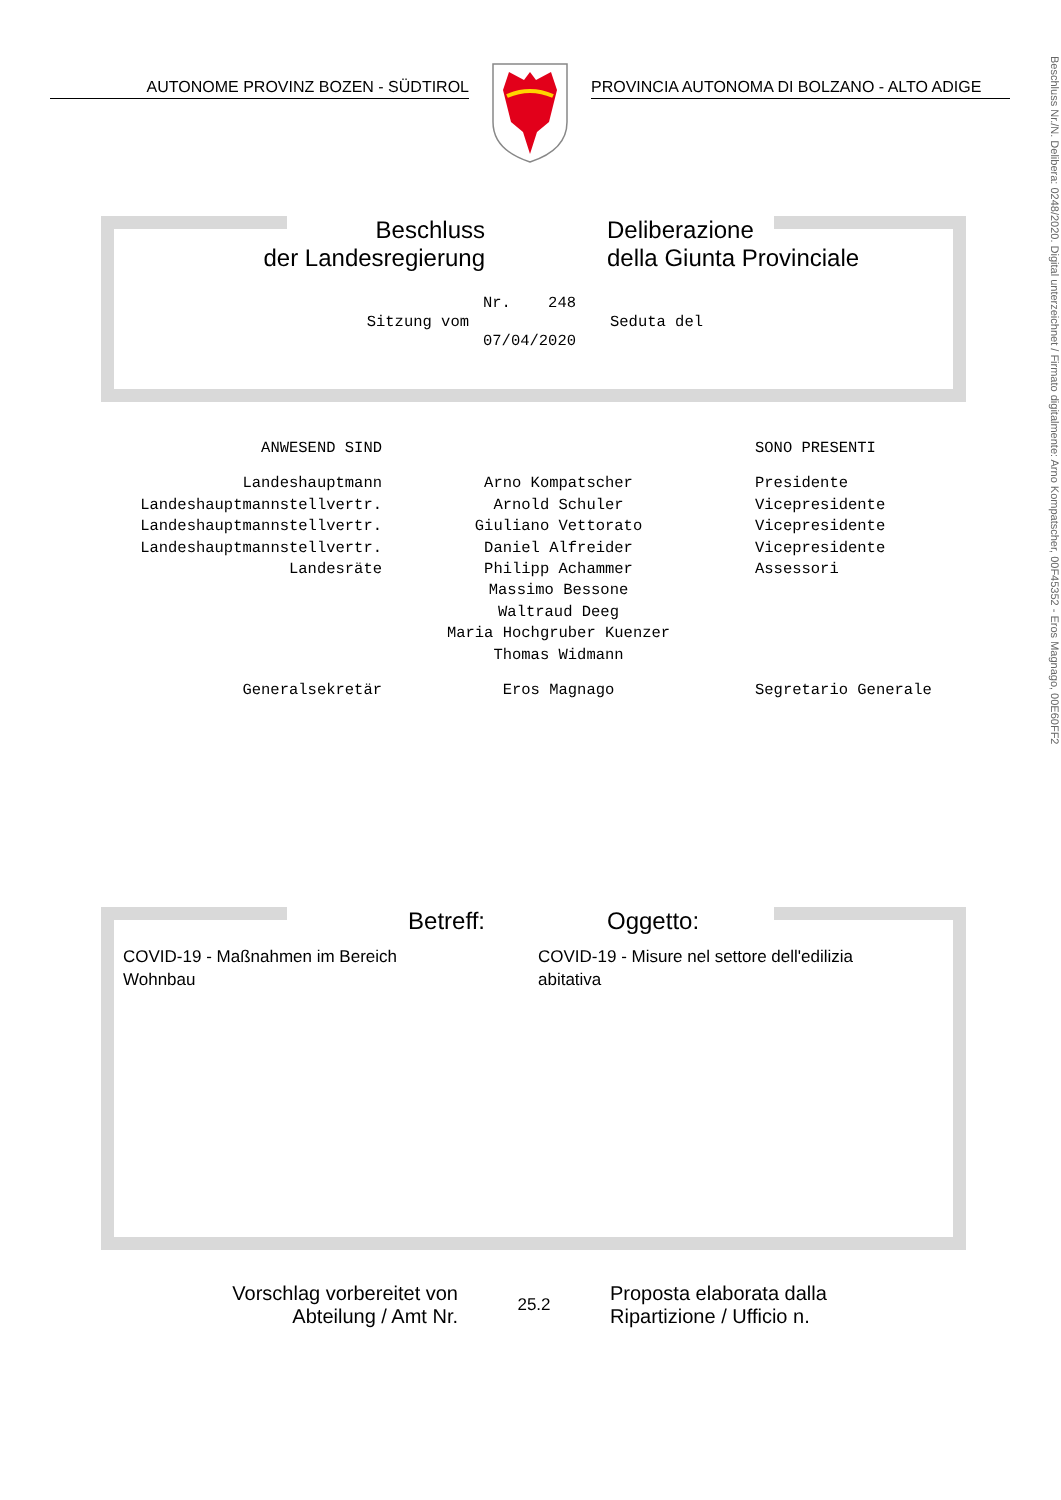AUTONOME PROVINZ BOZEN - SÜDTIROL PROVINCIA AUTONOMA DI BOLZANO - ALTO ADIGE
Beschluss
der Landesregierung
Deliberazione
della Giunta Provinciale
Sitzung vom
Nr. 248
07/04/2020
Seduta del
| ANWESEND SIND | | SONO PRESENTI |
| Landeshauptmann | Arno Kompatscher | Presidente |
| Landeshauptmannstellvertr. | Arnold Schuler | Vicepresidente |
| Landeshauptmannstellvertr. | Giuliano Vettorato | Vicepresidente |
| Landeshauptmannstellvertr. | Daniel Alfreider | Vicepresidente |
| Landesräte | Philipp Achammer | Assessori |
| | Massimo Bessone | |
| | Waltraud Deeg | |
| | Maria Hochgruber Kuenzer | |
| | Thomas Widmann | |
| Generalsekretär | Eros Magnago | Segretario Generale |
Betreff: Oggetto:
COVID-19 - Maßnahmen im Bereich
Wohnbau
COVID-19 - Misure nel settore dell'edilizia
abitativa
Vorschlag vorbereitet von
Abteilung / Amt Nr.
25.2
Proposta elaborata dalla
Ripartizione / Ufficio n.
Beschluss Nr./N. Delibera: 0248/2020. Digital unterzeichnet / Firmato digitalmente: Arno Kompatscher, 00F45352 - Eros Magnago, 00E60FF2